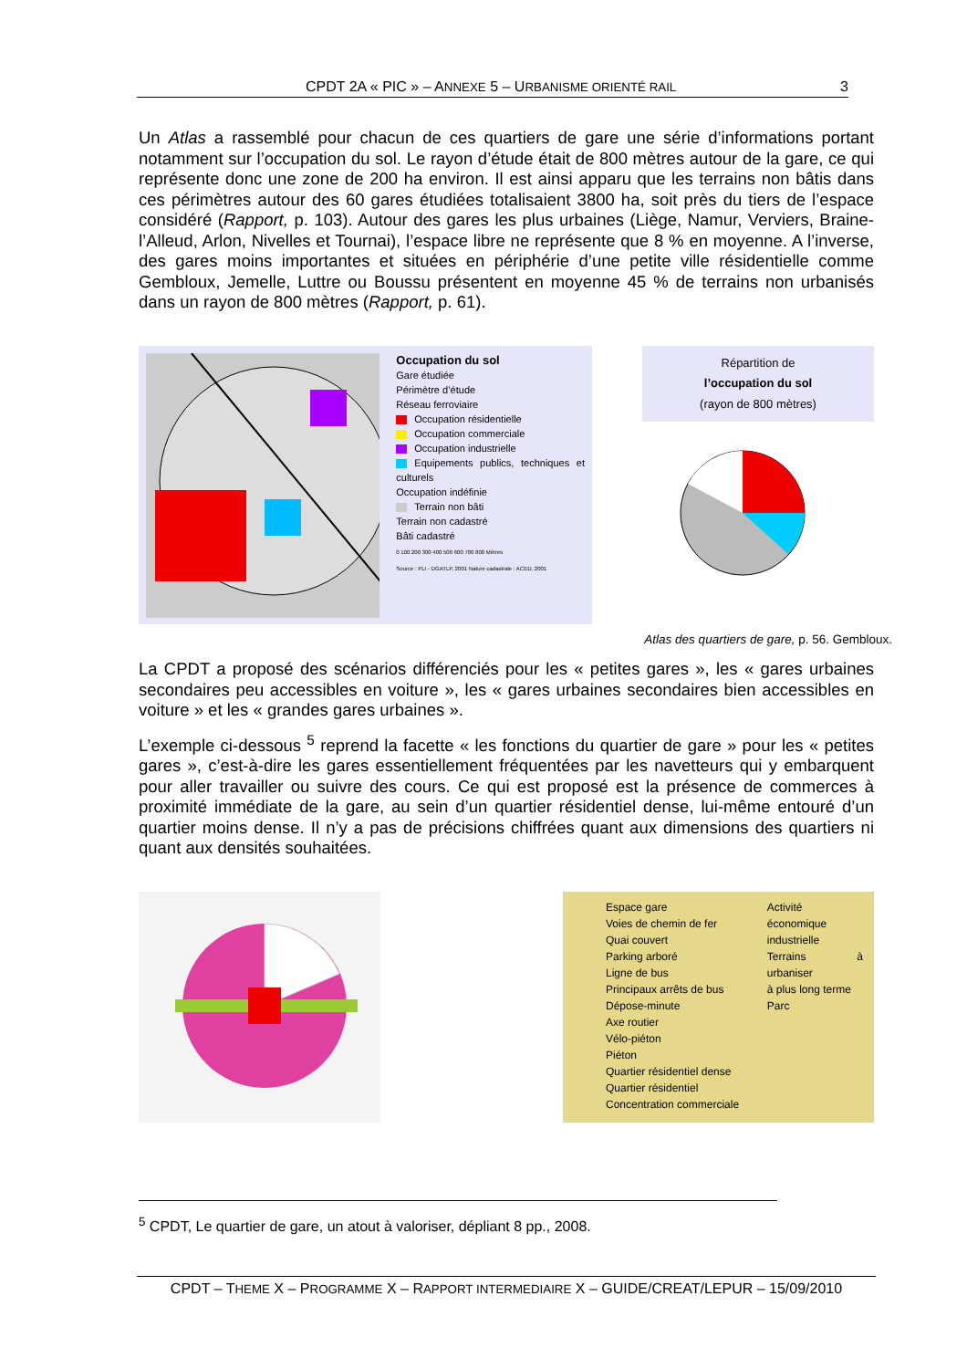CPDT 2A « PIC » – ANNEXE 5 – URBANISME ORIENTÉ RAIL 3
Un Atlas a rassemblé pour chacun de ces quartiers de gare une série d’informations portant notamment sur l’occupation du sol. Le rayon d’étude était de 800 mètres autour de la gare, ce qui représente donc une zone de 200 ha environ. Il est ainsi apparu que les terrains non bâtis dans ces périmètres autour des 60 gares étudiées totalisaient 3800 ha, soit près du tiers de l’espace considéré (Rapport, p. 103). Autour des gares les plus urbaines (Liège, Namur, Verviers, Braine-l’Alleud, Arlon, Nivelles et Tournai), l’espace libre ne représente que 8 % en moyenne. A l’inverse, des gares moins importantes et situées en périphérie d’une petite ville résidentielle comme Gembloux, Jemelle, Luttre ou Boussu présentent en moyenne 45 % de terrains non urbanisés dans un rayon de 800 mètres (Rapport, p. 61).
Occupation du sol
Gare étudiée
Périmètre d’étude
Réseau ferroviaire
Occupation résidentielle
Occupation commerciale
Occupation industrielle
Equipements publics, techniques et culturels
Occupation indéfinie
Terrain non bâti
Terrain non cadastré
Bâti cadastré
0 100 200 300 400 500 600 700 800 Mètres
Source : PLI - DGATLP, 2001 Nature cadastrale : ACED, 2001
Répartition de
l’occupation du sol
(rayon de 800 mètres)
Atlas des quartiers de gare, p. 56. Gembloux.
La CPDT a proposé des scénarios différenciés pour les « petites gares », les « gares urbaines secondaires peu accessibles en voiture », les « gares urbaines secondaires bien accessibles en voiture » et les « grandes gares urbaines ».
L’exemple ci-dessous <sup>5</sup> reprend la facette « les fonctions du quartier de gare » pour les « petites gares », c’est-à-dire les gares essentiellement fréquentées par les navetteurs qui y embarquent pour aller travailler ou suivre des cours. Ce qui est proposé est la présence de commerces à proximité immédiate de la gare, au sein d’un quartier résidentiel dense, lui-même entouré d’un quartier moins dense. Il n’y a pas de précisions chiffrées quant aux dimensions des quartiers ni quant aux densités souhaitées.
Espace gare
Voies de chemin de fer
Quai couvert
Parking arboré
Ligne de bus
Principaux arrêts de bus
Dépose-minute
Axe routier
Vélo-piéton
Piéton
Quartier résidentiel dense
Quartier résidentiel
Concentration commerciale
Activité économique
industrielle
Terrains à urbaniser
à plus long terme
Parc
<sup>5</sup> CPDT, Le quartier de gare, un atout à valoriser, dépliant 8 pp., 2008.
CPDT – THEME X – PROGRAMME X – RAPPORT INTERMEDIAIRE X – GUIDE/CREAT/LEPUR – 15/09/2010